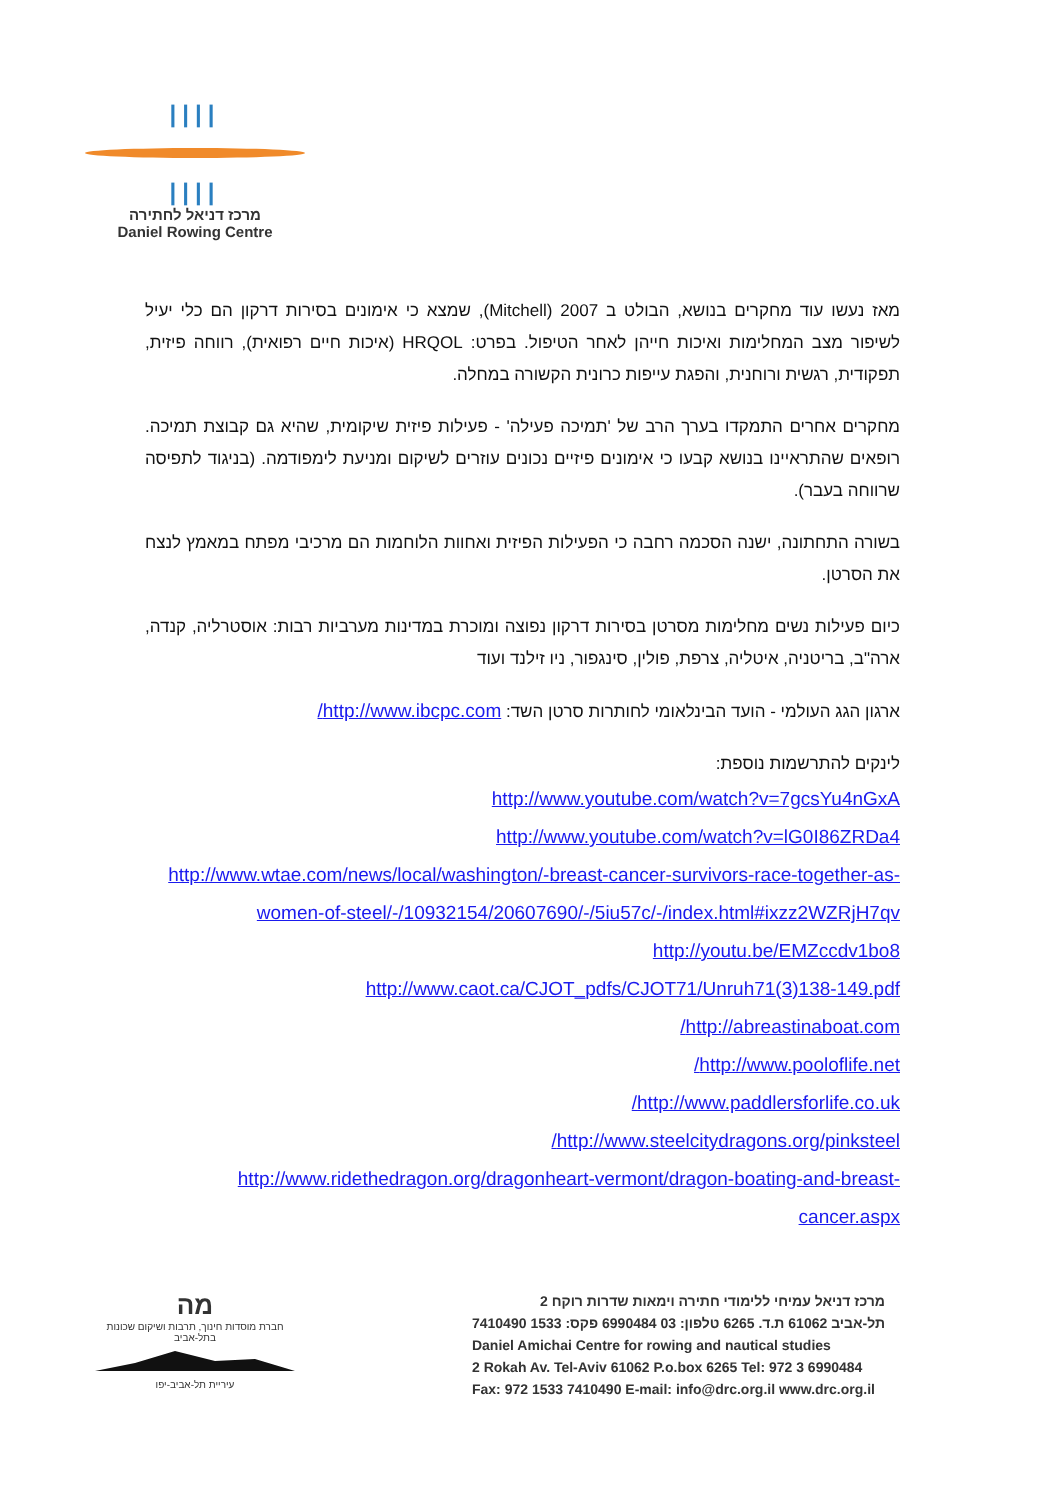||||
||||
מרכז דניאל לחתירה
Daniel Rowing Centre
מאז נעשו עוד מחקרים בנושא, הבולט ב 2007 (Mitchell), שמצא כי אימונים בסירות דרקון הם כלי יעיל לשיפור מצב המחלימות ואיכות חייהן לאחר הטיפול. בפרט: HRQOL (איכות חיים רפואית), רווחה פיזית, תפקודית, רגשית ורוחנית, והפגת עייפות כרונית הקשורה במחלה.
מחקרים אחרים התמקדו בערך הרב של 'תמיכה פעילה' - פעילות פיזית שיקומית, שהיא גם קבוצת תמיכה. רופאים שהתראיינו בנושא קבעו כי אימונים פיזיים נכונים עוזרים לשיקום ומניעת לימפודמה. (בניגוד לתפיסה שרווחה בעבר).
בשורה התחתונה, ישנה הסכמה רחבה כי הפעילות הפיזית ואחוות הלוחמות הם מרכיבי מפתח במאמץ לנצח את הסרטן.
כיום פעילות נשים מחלימות מסרטן בסירות דרקון נפוצה ומוכרת במדינות מערביות רבות: אוסטרליה, קנדה, ארה"ב, בריטניה, איטליה, צרפת, פולין, סינגפור, ניו זילנד ועוד
ארגון הגג העולמי - הועד הבינלאומי לחותרות סרטן השד: http://www.ibcpc.com/
לינקים להתרשמות נוספת:
http://www.youtube.com/watch?v=7gcsYu4nGxA
http://www.youtube.com/watch?v=lG0I86ZRDa4
http://www.wtae.com/news/local/washington/-breast-cancer-survivors-race-together-as-women-of-steel/-/10932154/20607690/-/5iu57c/-/index.html#ixzz2WZRjH7qv
http://youtu.be/EMZccdv1bo8
http://www.caot.ca/CJOT_pdfs/CJOT71/Unruh71(3)138-149.pdf
http://abreastinaboat.com/
http://www.pooloflife.net/
http://www.paddlersforlife.co.uk/
http://www.steelcitydragons.org/pinksteel/
http://www.ridethedragon.org/dragonheart-vermont/dragon-boating-and-breast-cancer.aspx
מה
חברת מוסדות חינוך, תרבות ושיקום שכונות בתל-אביב
עיריית תל-אביב-יפו
מרכז דניאל עמיחי ללימודי חתירה וימאות שדרות רוקח 2
תל-אביב 61062 ת.ד. 6265 טלפון: 03 6990484 פקס: 1533 7410490
Daniel Amichai Centre for rowing and nautical studies
2 Rokah Av. Tel-Aviv 61062 P.o.box 6265 Tel: 972 3 6990484
Fax: 972 1533 7410490 E-mail: info@drc.org.il www.drc.org.il